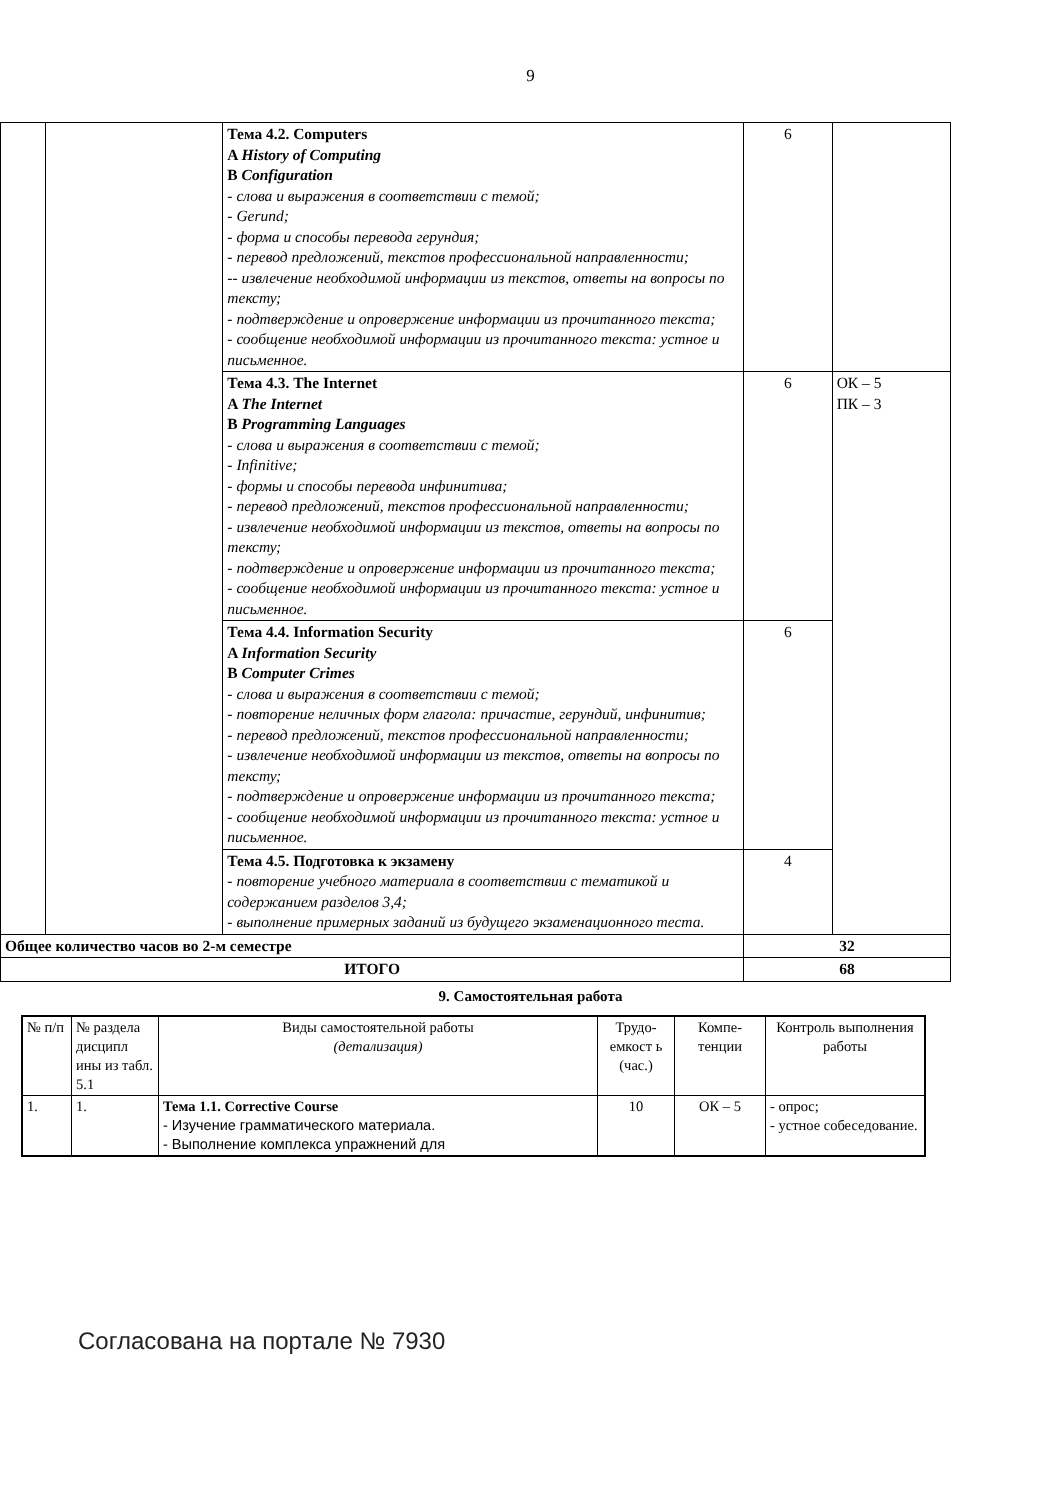9
| | | Тема 4.2. Computers A History of Computing B Configuration - слова и выражения в соответствии с темой; - Gerund; - форма и способы перевода герундия; - перевод предложений, текстов профессиональной направленности; -- извлечение необходимой информации из текстов, ответы на вопросы по тексту; - подтверждение и опровержение информации из прочитанного текста; - сообщение необходимой информации из прочитанного текста: устное и письменное. | 6 | |
| | | Тема 4.3. The Internet A The Internet B Programming Languages - слова и выражения в соответствии с темой; - Infinitive; - формы и способы перевода инфинитива; - перевод предложений, текстов профессиональной направленности; - извлечение необходимой информации из текстов, ответы на вопросы по тексту; - подтверждение и опровержение информации из прочитанного текста; - сообщение необходимой информации из прочитанного текста: устное и письменное. | 6 | ОК – 5 ПК – 3 |
| | | Тема 4.4. Information Security A Information Security B Computer Crimes - слова и выражения в соответствии с темой; - повторение неличных форм глагола: причастие, герундий, инфинитив; - перевод предложений, текстов профессиональной направленности; - извлечение необходимой информации из текстов, ответы на вопросы по тексту; - подтверждение и опровержение информации из прочитанного текста; - сообщение необходимой информации из прочитанного текста: устное и письменное. | 6 | |
| | | Тема 4.5. Подготовка к экзамену - повторение учебного материала в соответствии с тематикой и содержанием разделов 3,4; - выполнение примерных заданий из будущего экзаменационного теста. | 4 | |
| Общее количество часов во 2-м семестре | | | 32 | |
| ИТОГО | | | 68 | |
9. Самостоятельная работа
| № п/п | № раздела дисципл ины из табл. 5.1 | Виды самостоятельной работы (детализация) | Трудо-емкост ь (час.) | Компе-тенции | Контроль выполнения работы |
| --- | --- | --- | --- | --- | --- |
| 1. | 1. | Тема 1.1. Corrective Course - Изучение грамматического материала. - Выполнение комплекса упражнений для | 10 | ОК – 5 | - опрос; - устное собеседование. |
Согласована на портале № 7930